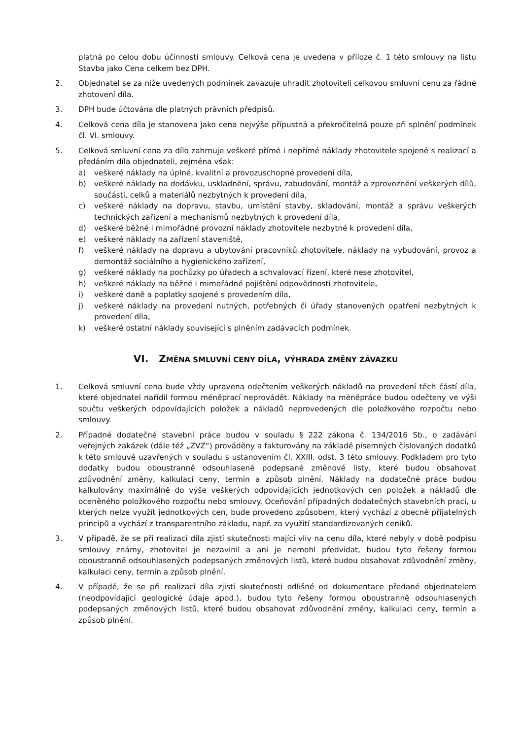platná po celou dobu účinnosti smlouvy. Celková cena je uvedena v příloze č. 1 této smlouvy na listu Stavba jako Cena celkem bez DPH.
2. Objednatel se za níže uvedených podmínek zavazuje uhradit zhotoviteli celkovou smluvní cenu za řádné zhotovení díla.
3. DPH bude účtována dle platných právních předpisů.
4. Celková cena díla je stanovena jako cena nejvýše přípustná a překročitelná pouze při splnění podmínek čl. VI. smlouvy.
5. Celková smluvní cena za dílo zahrnuje veškeré přímé i nepřímé náklady zhotovitele spojené s realizací a předáním díla objednateli, zejména však:
a) veškeré náklady na úplné, kvalitní a provozuschopné provedení díla,
b) veškeré náklady na dodávku, uskladnění, správu, zabudování, montáž a zprovoznění veškerých dílů, součástí, celků a materiálů nezbytných k provedení díla,
c) veškeré náklady na dopravu, stavbu, umístění stavby, skladování, montáž a správu veškerých technických zařízení a mechanismů nezbytných k provedení díla,
d) veškeré běžné i mimořádné provozní náklady zhotovitele nezbytné k provedení díla,
e) veškeré náklady na zařízení staveniště,
f) veškeré náklady na dopravu a ubytování pracovníků zhotovitele, náklady na vybudování, provoz a demontáž sociálního a hygienického zařízení,
g) veškeré náklady na pochůzky po úřadech a schvalovací řízení, které nese zhotovitel,
h) veškeré náklady na běžné i mimořádné pojištění odpovědnosti zhotovitele,
i) veškeré daně a poplatky spojené s provedením díla,
j) veškeré náklady na provedení nutných, potřebných či úřady stanovených opatření nezbytných k provedení díla,
k) veškeré ostatní náklady související s plněním zadávacích podmínek.
VI. ZMĚNA SMLUVNÍ CENY DÍLA, VÝHRADA ZMĚNY ZÁVAZKU
1. Celková smluvní cena bude vždy upravena odečtením veškerých nákladů na provedení těch částí díla, které objednatel nařídil formou méněprací neprovádět. Náklady na méněpráce budou odečteny ve výši součtu veškerých odpovídajících položek a nákladů neprovedených dle položkového rozpočtu nebo smlouvy.
2. Případné dodatečné stavební práce budou v souladu § 222 zákona č. 134/2016 Sb., o zadávání veřejných zakázek (dále též „ZVZ“) prováděny a fakturovány na základě písemných číslovaných dodatků k této smlouvě uzavřených v souladu s ustanovením čl. XXIII. odst. 3 této smlouvy. Podkladem pro tyto dodatky budou oboustranně odsouhlasené podepsané změnové listy, které budou obsahovat zdůvodnění změny, kalkulaci ceny, termín a způsob plnění. Náklady na dodatečné práce budou kalkulovány maximálně do výše veškerých odpovídajících jednotkových cen položek a nákladů dle oceněného položkového rozpočtu nebo smlouvy. Oceňování případných dodatečných stavebních prací, u kterých nelze využít jednotkových cen, bude provedeno způsobem, který vychází z obecně přijatelných principů a vychází z transparentního základu, např. za využití standardizovaných ceníků.
3. V případě, že se při realizaci díla zjistí skutečnosti mající vliv na cenu díla, které nebyly v době podpisu smlouvy známy, zhotovitel je nezavinil a ani je nemohl předvídat, budou tyto řešeny formou oboustranně odsouhlasených podepsaných změnových listů, které budou obsahovat zdůvodnění změny, kalkulaci ceny, termín a způsob plnění.
4. V případě, že se při realizaci díla zjistí skutečnosti odlišné od dokumentace předané objednatelem (neodpovídající geologické údaje apod.), budou tyto řešeny formou oboustranně odsouhlasených podepsaných změnových listů, které budou obsahovat zdůvodnění změny, kalkulaci ceny, termín a způsob plnění.